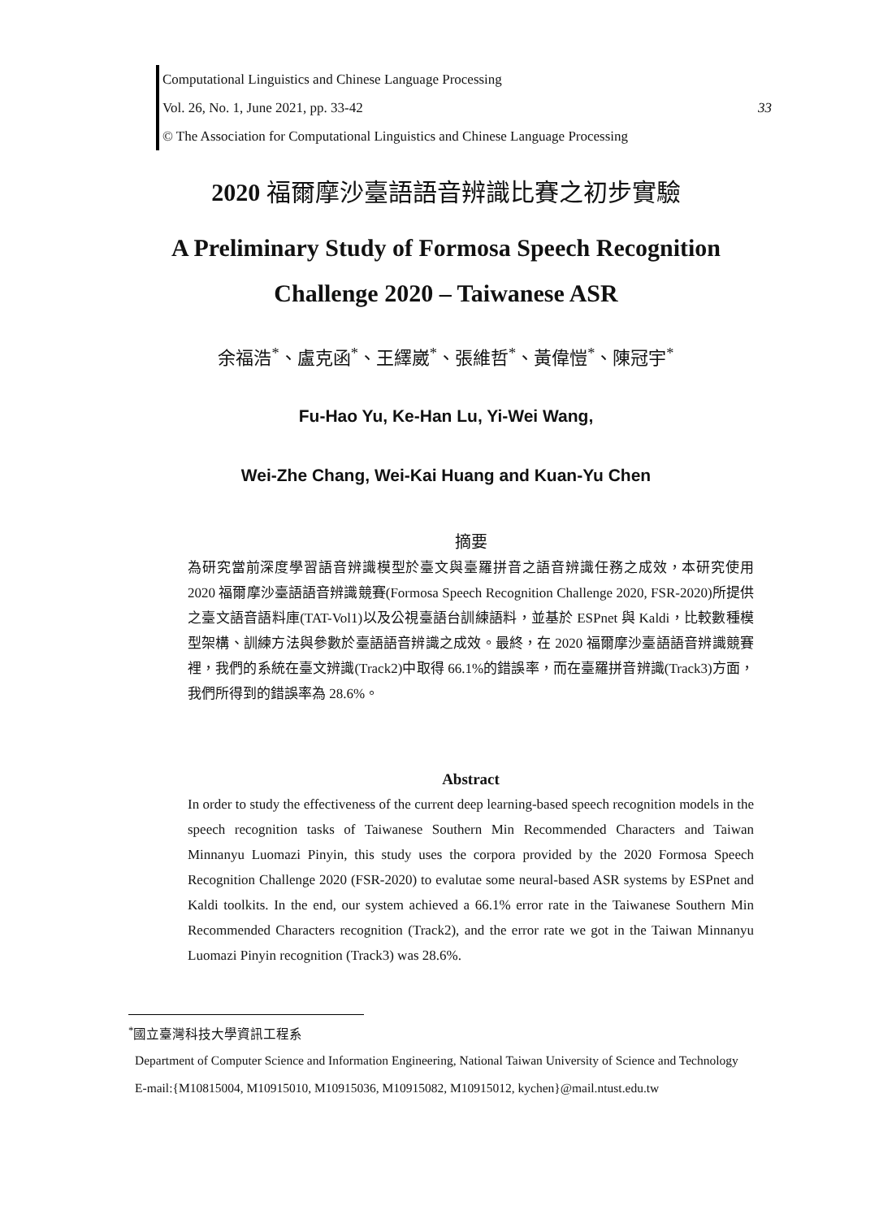Computational Linguistics and Chinese Language Processing
Vol. 26, No. 1, June 2021, pp. 33-42 33
© The Association for Computational Linguistics and Chinese Language Processing
2020 福爾摩沙臺語語音辨識比賽之初步實驗
A Preliminary Study of Formosa Speech Recognition
Challenge 2020 – Taiwanese ASR
余福浩<sup>*</sup>、盧克函<sup>*</sup>、王繹崴<sup>*</sup>、張維哲<sup>*</sup>、黃偉愷<sup>*</sup>、陳冠宇<sup>*</sup>
Fu-Hao Yu, Ke-Han Lu, Yi-Wei Wang,
Wei-Zhe Chang, Wei-Kai Huang and Kuan-Yu Chen
摘要
為研究當前深度學習語音辨識模型於臺文與臺羅拼音之語音辨識任務之成效，本研究使用 2020 福爾摩沙臺語語音辨識競賽(Formosa Speech Recognition Challenge 2020, FSR-2020)所提供之臺文語音語料庫(TAT-Vol1)以及公視臺語台訓練語料，並基於 ESPnet 與 Kaldi，比較數種模型架構、訓練方法與參數於臺語語音辨識之成效。最終，在 2020 福爾摩沙臺語語音辨識競賽裡，我們的系統在臺文辨識(Track2)中取得 66.1%的錯誤率，而在臺羅拼音辨識(Track3)方面，我們所得到的錯誤率為 28.6%。
Abstract
In order to study the effectiveness of the current deep learning-based speech recognition models in the speech recognition tasks of Taiwanese Southern Min Recommended Characters and Taiwan Minnanyu Luomazi Pinyin, this study uses the corpora provided by the 2020 Formosa Speech Recognition Challenge 2020 (FSR-2020) to evalutae some neural-based ASR systems by ESPnet and Kaldi toolkits. In the end, our system achieved a 66.1% error rate in the Taiwanese Southern Min Recommended Characters recognition (Track2), and the error rate we got in the Taiwan Minnanyu Luomazi Pinyin recognition (Track3) was 28.6%.
<sup>*</sup> 國立臺灣科技大學資訊工程系
Department of Computer Science and Information Engineering, National Taiwan University of Science and Technology
E-mail:{M10815004, M10915010, M10915036, M10915082, M10915012, kychen}@mail.ntust.edu.tw